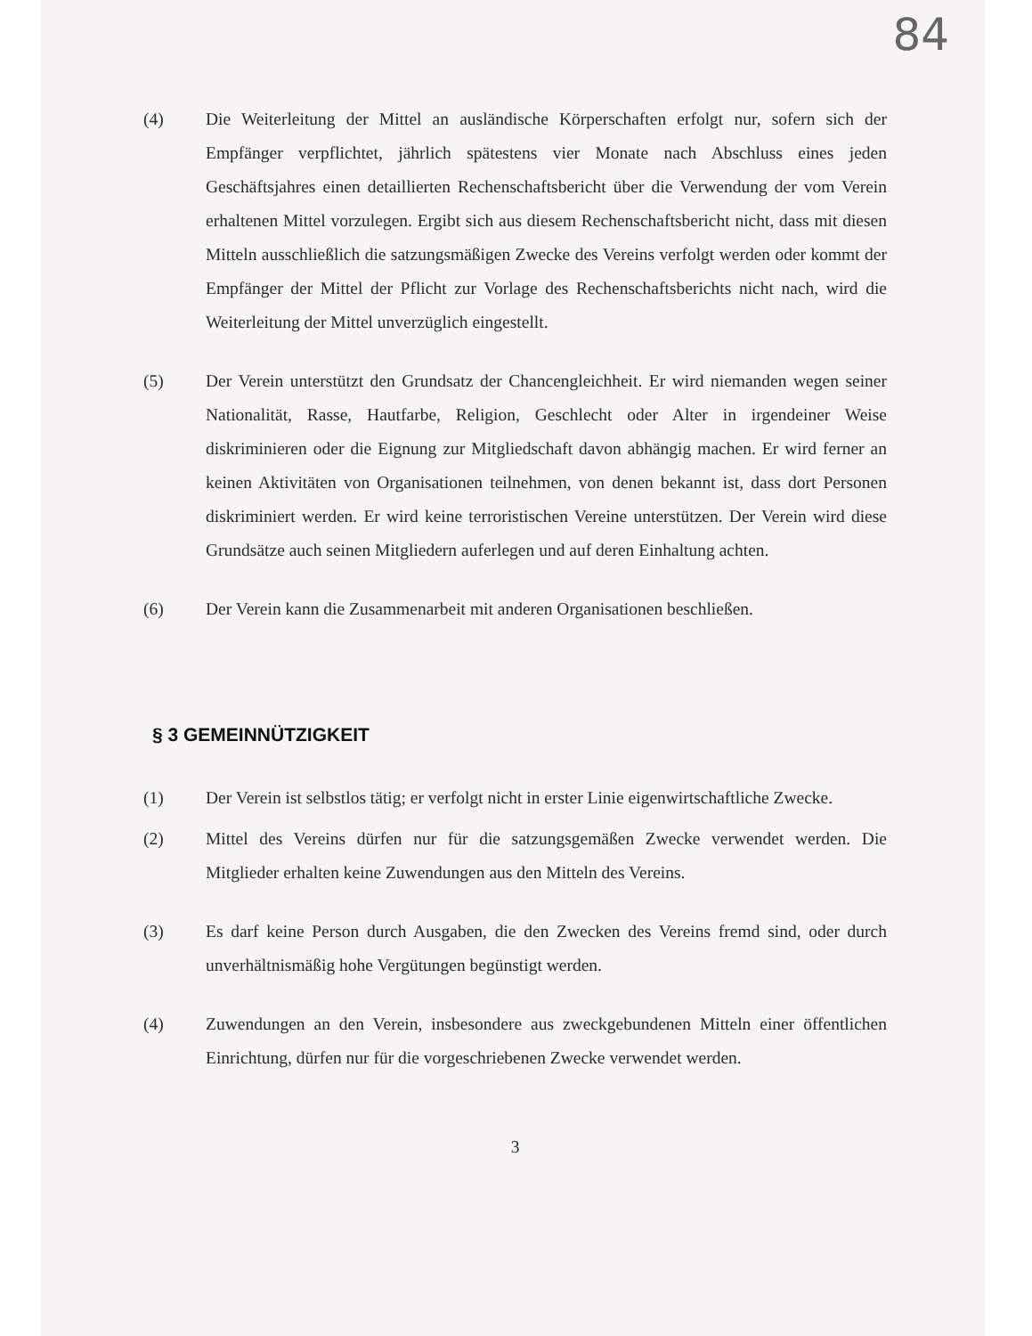84
(4) Die Weiterleitung der Mittel an ausländische Körperschaften erfolgt nur, sofern sich der Empfänger verpflichtet, jährlich spätestens vier Monate nach Abschluss eines jeden Geschäftsjahres einen detaillierten Rechenschaftsbericht über die Verwendung der vom Verein erhaltenen Mittel vorzulegen. Ergibt sich aus diesem Rechenschaftsbericht nicht, dass mit diesen Mitteln ausschließlich die satzungsmäßigen Zwecke des Vereins verfolgt werden oder kommt der Empfänger der Mittel der Pflicht zur Vorlage des Rechenschaftsberichts nicht nach, wird die Weiterleitung der Mittel unverzüglich eingestellt.
(5) Der Verein unterstützt den Grundsatz der Chancengleichheit. Er wird niemanden wegen seiner Nationalität, Rasse, Hautfarbe, Religion, Geschlecht oder Alter in irgendeiner Weise diskriminieren oder die Eignung zur Mitgliedschaft davon abhängig machen. Er wird ferner an keinen Aktivitäten von Organisationen teilnehmen, von denen bekannt ist, dass dort Personen diskriminiert werden. Er wird keine terroristischen Vereine unterstützen. Der Verein wird diese Grundsätze auch seinen Mitgliedern auferlegen und auf deren Einhaltung achten.
(6) Der Verein kann die Zusammenarbeit mit anderen Organisationen beschließen.
§ 3 GEMEINNÜTZIGKEIT
(1) Der Verein ist selbstlos tätig; er verfolgt nicht in erster Linie eigenwirtschaftliche Zwecke.
(2) Mittel des Vereins dürfen nur für die satzungsgemäßen Zwecke verwendet werden. Die Mitglieder erhalten keine Zuwendungen aus den Mitteln des Vereins.
(3) Es darf keine Person durch Ausgaben, die den Zwecken des Vereins fremd sind, oder durch unverhältnismäßig hohe Vergütungen begünstigt werden.
(4) Zuwendungen an den Verein, insbesondere aus zweckgebundenen Mitteln einer öffentlichen Einrichtung, dürfen nur für die vorgeschriebenen Zwecke verwendet werden.
3